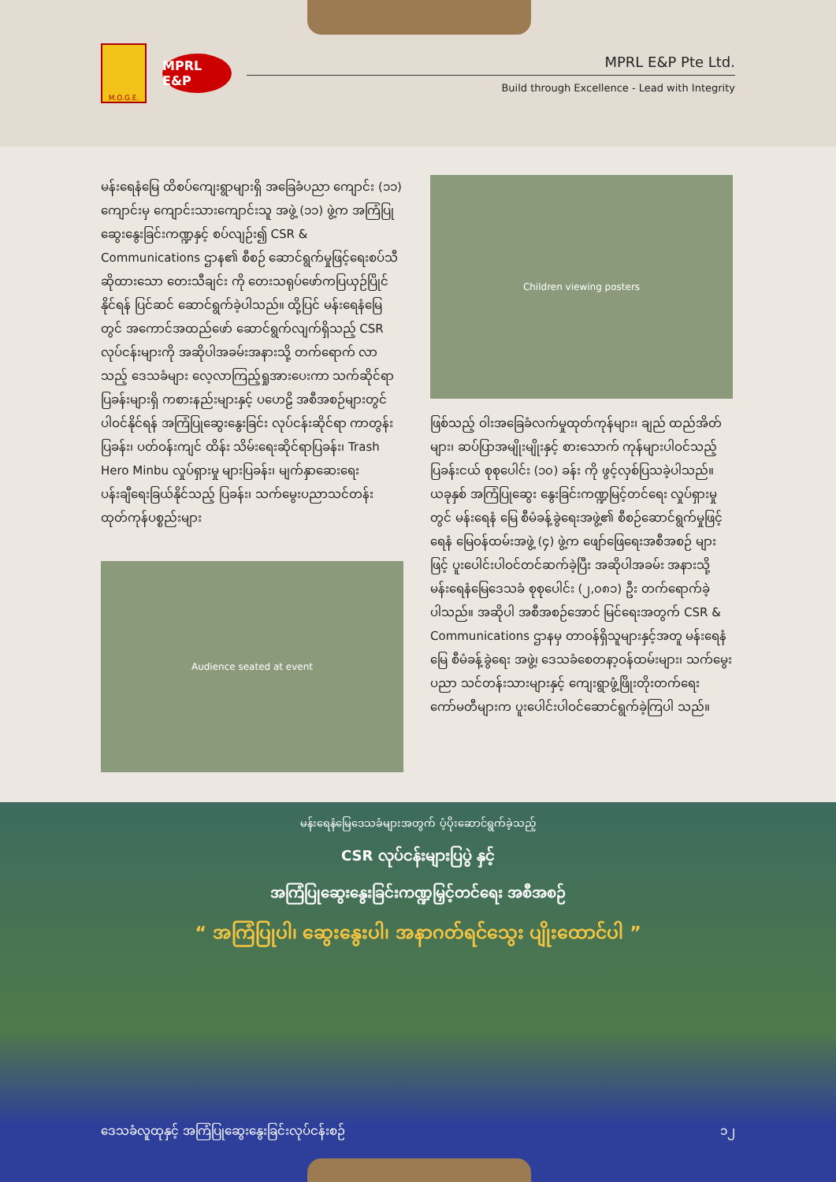M.O.G.E.
MPRL E&P
MPRL E&P Pte Ltd.
Build through Excellence - Lead with Integrity
မန်းရေနံမြေ ထိစပ်ကျေးရွာများရှိ အခြေခံပညာ ကျောင်း (၁၁) ကျောင်းမှ ကျောင်းသားကျောင်းသူ အဖွဲ့ (၁၁) ဖွဲ့က အကြံပြုဆွေးနွေးခြင်းကဏ္ဍနှင့် စပ်လျဉ်း၍ CSR & Communications ဌာန၏ စီစဉ် ဆောင်ရွက်မှုဖြင့်ရေးစပ်သီဆိုထားသော တေးသီချင်း ကို တေးသရုပ်ဖော်ကပြယှဉ်ပြိုင်နိုင်ရန် ပြင်ဆင် ဆောင်ရွက်ခဲ့ပါသည်။ ထို့ပြင် မန်းရေနံမြေတွင် အကောင်အထည်ဖော် ဆောင်ရွက်လျက်ရှိသည့် CSR လုပ်ငန်းများကို အဆိုပါအခမ်းအနားသို့ တက်ရောက် လာသည့် ဒေသခံများ လေ့လာကြည့်ရှုအားပေးကာ သက်ဆိုင်ရာပြခန်းများရှိ ကစားနည်းများနှင့် ပဟေဠိ အစီအစဉ်များတွင်ပါဝင်နိုင်ရန် အကြံပြုဆွေးနွေးခြင်း လုပ်ငန်းဆိုင်ရာ ကာတွန်းပြခန်း၊ ပတ်ဝန်းကျင် ထိန်း သိမ်းရေးဆိုင်ရာပြခန်း၊ Trash Hero Minbu လှုပ်ရှားမှု များပြခန်း၊ မျက်နှာဆေးရေးပန်းချီရေးခြယ်နိုင်သည့် ပြခန်း၊ သက်မွေးပညာသင်တန်းထုတ်ကုန်ပစ္စည်းများ
Audience seated at event
Children viewing posters
ဖြစ်သည့် ဝါးအခြေခံလက်မှုထုတ်ကုန်များ၊ ချည် ထည်အိတ်များ၊ ဆပ်ပြာအမျိုးမျိုးနှင့် စားသောက် ကုန်များပါဝင်သည့် ပြခန်းငယ် စုစုပေါင်း (၁၀) ခန်း ကို ဖွင့်လှစ်ပြသခဲ့ပါသည်။ ယခုနှစ် အကြံပြုဆွေး နွေးခြင်းကဏ္ဍမြင့်တင်ရေး လှုပ်ရှားမှုတွင် မန်းရေနံ မြေ စီမံခန့်ခွဲရေးအဖွဲ့၏ စီစဉ်ဆောင်ရွက်မှုဖြင့် ရေနံ မြေဝန်ထမ်းအဖွဲ့ (၄) ဖွဲ့က ဖျော်ဖြေရေးအစီအစဉ် များဖြင့် ပူးပေါင်းပါဝင်တင်ဆက်ခဲ့ပြီး အဆိုပါအခမ်း အနားသို့ မန်းရေနံမြေဒေသခံ စုစုပေါင်း (၂,၀၈၁) ဦး တက်ရောက်ခဲ့ပါသည်။ အဆိုပါ အစီအစဉ်အောင် မြင်ရေးအတွက် CSR & Communications ဌာနမှ တာဝန်ရှိသူများနှင့်အတူ မန်းရေနံမြေ စီမံခန့်ခွဲရေး အဖွဲ့၊ ဒေသခံစေတနာ့ဝန်ထမ်းများ၊ သက်မွေးပညာ သင်တန်းသားများနှင့် ကျေးရွာဖွံ့ဖြိုးတိုးတက်ရေး ကော်မတီများက ပူးပေါင်းပါဝင်ဆောင်ရွက်ခဲ့ကြပါ သည်။
မန်းရေနံမြေဒေသခံများအတွက် ပံ့ပိုးဆောင်ရွက်ခဲ့သည့်
CSR လုပ်ငန်းများပြပွဲ နှင့်
အကြံပြုဆွေးနွေးခြင်းကဏ္ဍမြှင့်တင်ရေး အစီအစဉ်
“ အကြံပြုပါ၊ ဆွေးနွေးပါ၊ အနာဂတ်ရင်သွေး ပျိုးထောင်ပါ ”
ဒေသခံလူထုနှင့် အကြံပြုဆွေးနွေးခြင်းလုပ်ငန်းစဉ် ၁၂